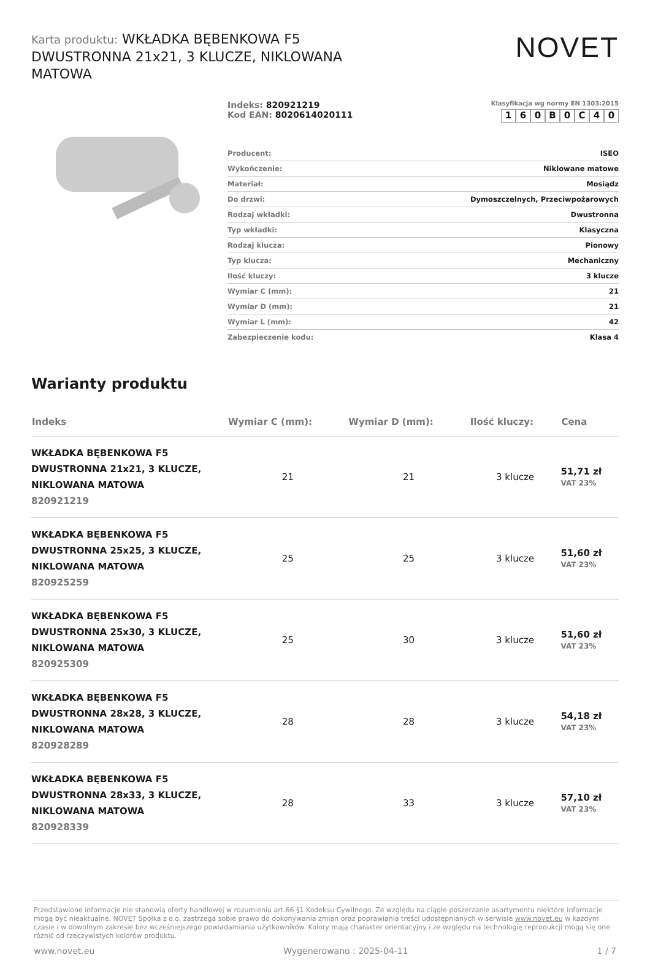Karta produktu: WKŁADKA BĘBENKOWA F5 DWUSTRONNA 21x21, 3 KLUCZE, NIKLOWANA MATOWA
NOVET
Indeks: 820921219
Kod EAN: 8020614020111
Klasyfikacja wg normy EN 1303:2015
1 6 0 B 0 C 4 0
| Producent: | ISEO |
| Wykończenie: | Niklowane matowe |
| Materiał: | Mosiądz |
| Do drzwi: | Dymoszczelnych, Przeciwpożarowych |
| Rodzaj wkładki: | Dwustronna |
| Typ wkładki: | Klasyczna |
| Rodzaj klucza: | Pionowy |
| Typ klucza: | Mechaniczny |
| Ilość kluczy: | 3 klucze |
| Wymiar C (mm): | 21 |
| Wymiar D (mm): | 21 |
| Wymiar L (mm): | 42 |
| Zabezpieczenie kodu: | Klasa 4 |
Warianty produktu
| Indeks | Wymiar C (mm): | Wymiar D (mm): | Ilość kluczy: | Cena |
| --- | --- | --- | --- | --- |
| WKŁADKA BĘBENKOWA F5 DWUSTRONNA 21x21, 3 KLUCZE, NIKLOWANA MATOWA 820921219 | 21 | 21 | 3 klucze | 51,71 zł VAT 23% |
| WKŁADKA BĘBENKOWA F5 DWUSTRONNA 25x25, 3 KLUCZE, NIKLOWANA MATOWA 820925259 | 25 | 25 | 3 klucze | 51,60 zł VAT 23% |
| WKŁADKA BĘBENKOWA F5 DWUSTRONNA 25x30, 3 KLUCZE, NIKLOWANA MATOWA 820925309 | 25 | 30 | 3 klucze | 51,60 zł VAT 23% |
| WKŁADKA BĘBENKOWA F5 DWUSTRONNA 28x28, 3 KLUCZE, NIKLOWANA MATOWA 820928289 | 28 | 28 | 3 klucze | 54,18 zł VAT 23% |
| WKŁADKA BĘBENKOWA F5 DWUSTRONNA 28x33, 3 KLUCZE, NIKLOWANA MATOWA 820928339 | 28 | 33 | 3 klucze | 57,10 zł VAT 23% |
Przedstawione informacje nie stanowią oferty handlowej w rozumieniu art.66 §1 Kodeksu Cywilnego. Ze względu na ciągłe poszerzanie asortymentu niektóre informacje mogą być nieaktualne. NOVET Spółka z o.o. zastrzega sobie prawo do dokonywania zmian oraz poprawiania treści udostępnianych w serwisie www.novet.eu w każdym czasie i w dowolnym zakresie bez wcześniejszego powiadamiania użytkowników. Kolory mają charakter orientacyjny i ze względu na technologię reprodukcji mogą się one różnić od rzeczywistych kolorów produktu.
www.novet.eu Wygenerowano : 2025-04-11 1 / 7